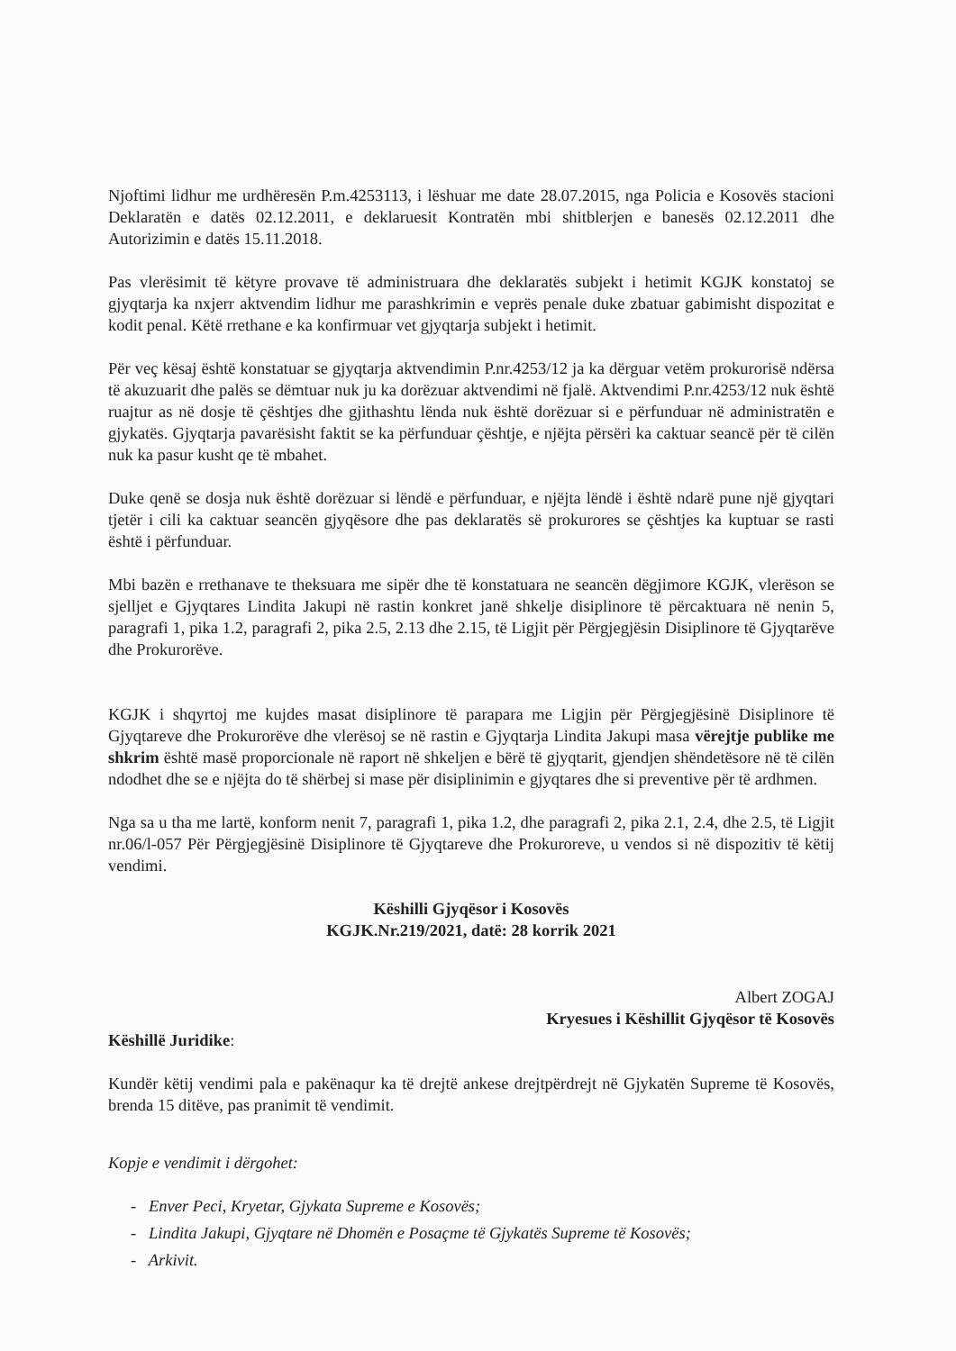Njoftimi lidhur me urdhëresën P.m.4253113, i lëshuar me date 28.07.2015, nga Policia e Kosovës stacioni Deklaratën e datës 02.12.2011, e deklaruesit Kontratën mbi shitblerjen e banesës 02.12.2011 dhe Autorizimin e datës 15.11.2018.
Pas vlerësimit të këtyre provave të administruara dhe deklaratës subjekt i hetimit KGJK konstatoj se gjyqtarja ka nxjerr aktvendim lidhur me parashkrimin e veprës penale duke zbatuar gabimisht dispozitat e kodit penal. Këtë rrethane e ka konfirmuar vet gjyqtarja subjekt i hetimit.
Për veç kësaj është konstatuar se gjyqtarja aktvendimin P.nr.4253/12 ja ka dërguar vetëm prokurorisë ndërsa të akuzuarit dhe palës se dëmtuar nuk ju ka dorëzuar aktvendimi në fjalë. Aktvendimi P.nr.4253/12 nuk është ruajtur as në dosje të çështjes dhe gjithashtu lënda nuk është dorëzuar si e përfunduar në administratën e gjykatës. Gjyqtarja pavarësisht faktit se ka përfunduar çështje, e njëjta përsëri ka caktuar seancë për të cilën nuk ka pasur kusht qe të mbahet.
Duke qenë se dosja nuk është dorëzuar si lëndë e përfunduar, e njëjta lëndë i është ndarë pune një gjyqtari tjetër i cili ka caktuar seancën gjyqësore dhe pas deklaratës së prokurores se çështjes ka kuptuar se rasti është i përfunduar.
Mbi bazën e rrethanave te theksuara me sipër dhe të konstatuara ne seancën dëgjimore KGJK, vlerëson se sjelljet e Gjyqtares Lindita Jakupi në rastin konkret janë shkelje disiplinore të përcaktuara në nenin 5, paragrafi 1, pika 1.2, paragrafi 2, pika 2.5, 2.13 dhe 2.15, të Ligjit për Përgjegjësin Disiplinore të Gjyqtarëve dhe Prokurorëve.
KGJK i shqyrtoj me kujdes masat disiplinore të parapara me Ligjin për Përgjegjësinë Disiplinore të Gjyqtareve dhe Prokurorëve dhe vlerësoj se në rastin e Gjyqtarja Lindita Jakupi masa vërejtje publike me shkrim është masë proporcionale në raport në shkeljen e bërë të gjyqtarit, gjendjen shëndetësore në të cilën ndodhet dhe se e njëjta do të shërbej si mase për disiplinimin e gjyqtares dhe si preventive për të ardhmen.
Nga sa u tha me lartë, konform nenit 7, paragrafi 1, pika 1.2, dhe paragrafi 2, pika 2.1, 2.4, dhe 2.5, të Ligjit nr.06/l-057 Për Përgjegjësinë Disiplinore të Gjyqtareve dhe Prokuroreve, u vendos si në dispozitiv të këtij vendimi.
Këshilli Gjyqësor i Kosovës
KGJK.Nr.219/2021, datë: 28 korrik 2021
Albert ZOGAJ
Kryesues i Këshillit Gjyqësor të Kosovës
Këshillë Juridike:
Kundër këtij vendimi pala e pakënaqur ka të drejtë ankese drejtpërdrejt në Gjykatën Supreme të Kosovës, brenda 15 ditëve, pas pranimit të vendimit.
Kopje e vendimit i dërgohet:
- Enver Peci, Kryetar, Gjykata Supreme e Kosovës;
- Lindita Jakupi, Gjyqtare në Dhomën e Posaçme të Gjykatës Supreme të Kosovës;
- Arkivit.